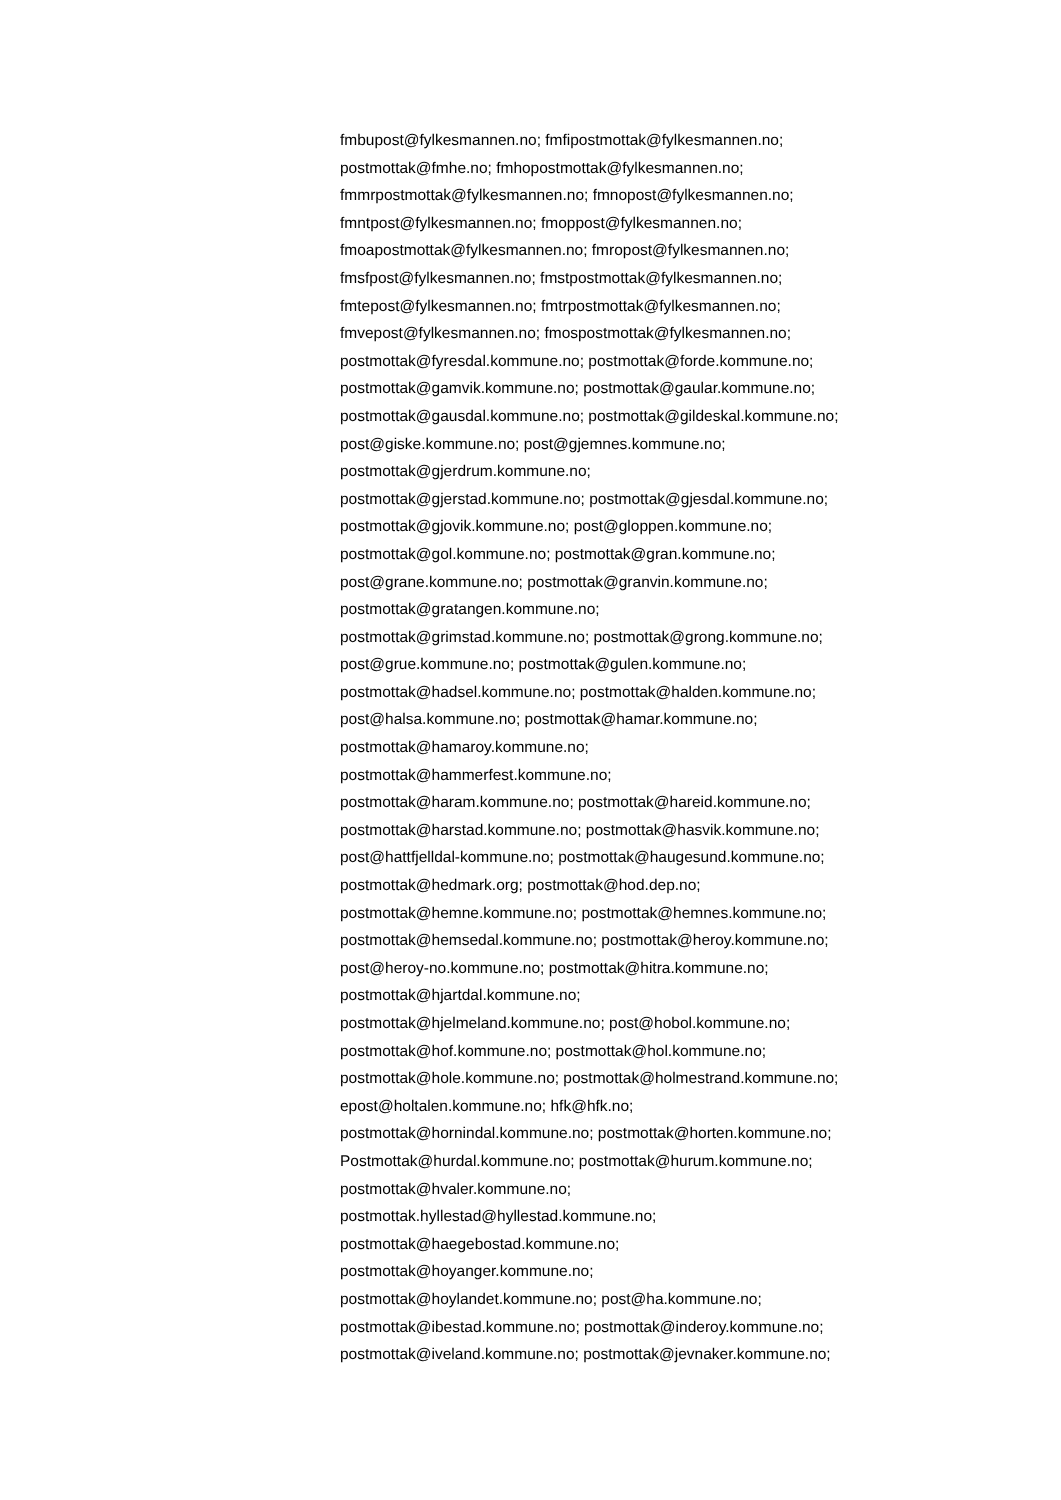fmbupost@fylkesmannen.no; fmfipostmottak@fylkesmannen.no;
postmottak@fmhe.no; fmhopostmottak@fylkesmannen.no;
fmmrpostmottak@fylkesmannen.no; fmnopost@fylkesmannen.no;
fmntpost@fylkesmannen.no; fmoppost@fylkesmannen.no;
fmoapostmottak@fylkesmannen.no; fmropost@fylkesmannen.no;
fmsfpost@fylkesmannen.no; fmstpostmottak@fylkesmannen.no;
fmtepost@fylkesmannen.no; fmtrpostmottak@fylkesmannen.no;
fmvepost@fylkesmannen.no; fmospostmottak@fylkesmannen.no;
postmottak@fyresdal.kommune.no; postmottak@forde.kommune.no;
postmottak@gamvik.kommune.no; postmottak@gaular.kommune.no;
postmottak@gausdal.kommune.no; postmottak@gildeskal.kommune.no;
post@giske.kommune.no; post@gjemnes.kommune.no;
postmottak@gjerdrum.kommune.no;
postmottak@gjerstad.kommune.no; postmottak@gjesdal.kommune.no;
postmottak@gjovik.kommune.no; post@gloppen.kommune.no;
postmottak@gol.kommune.no; postmottak@gran.kommune.no;
post@grane.kommune.no; postmottak@granvin.kommune.no;
postmottak@gratangen.kommune.no;
postmottak@grimstad.kommune.no; postmottak@grong.kommune.no;
post@grue.kommune.no; postmottak@gulen.kommune.no;
postmottak@hadsel.kommune.no; postmottak@halden.kommune.no;
post@halsa.kommune.no; postmottak@hamar.kommune.no;
postmottak@hamaroy.kommune.no;
postmottak@hammerfest.kommune.no;
postmottak@haram.kommune.no; postmottak@hareid.kommune.no;
postmottak@harstad.kommune.no; postmottak@hasvik.kommune.no;
post@hattfjelldal-kommune.no; postmottak@haugesund.kommune.no;
postmottak@hedmark.org; postmottak@hod.dep.no;
postmottak@hemne.kommune.no; postmottak@hemnes.kommune.no;
postmottak@hemsedal.kommune.no; postmottak@heroy.kommune.no;
post@heroy-no.kommune.no; postmottak@hitra.kommune.no;
postmottak@hjartdal.kommune.no;
postmottak@hjelmeland.kommune.no; post@hobol.kommune.no;
postmottak@hof.kommune.no; postmottak@hol.kommune.no;
postmottak@hole.kommune.no; postmottak@holmestrand.kommune.no;
epost@holtalen.kommune.no; hfk@hfk.no;
postmottak@hornindal.kommune.no; postmottak@horten.kommune.no;
Postmottak@hurdal.kommune.no; postmottak@hurum.kommune.no;
postmottak@hvaler.kommune.no;
postmottak.hyllestad@hyllestad.kommune.no;
postmottak@haegebostad.kommune.no;
postmottak@hoyanger.kommune.no;
postmottak@hoylandet.kommune.no; post@ha.kommune.no;
postmottak@ibestad.kommune.no; postmottak@inderoy.kommune.no;
postmottak@iveland.kommune.no; postmottak@jevnaker.kommune.no;